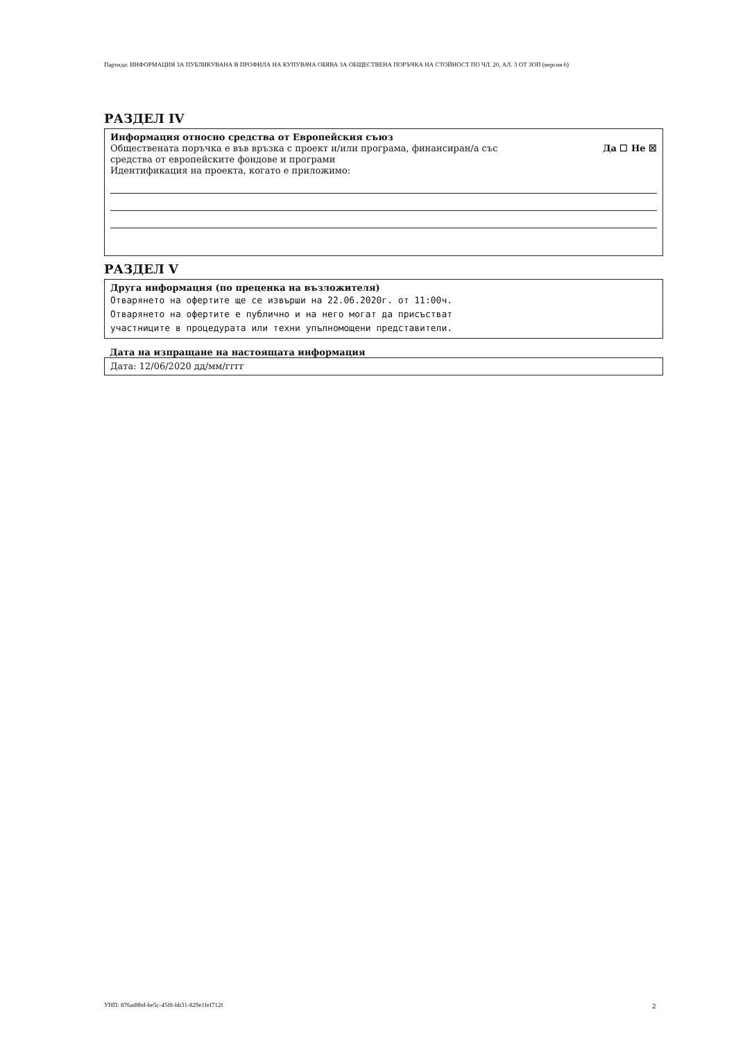Партида: ИНФОРМАЦИЯ ЗА ПУБЛИКУВАНА В ПРОФИЛА НА КУПУВАЧА ОБЯВА ЗА ОБЩЕСТВЕНА ПОРЪЧКА НА СТОЙНОСТ ПО ЧЛ. 20, АЛ. 3 ОТ ЗОП (версия 6)
РАЗДЕЛ IV
Информация относно средства от Европейския съюз
Обществената поръчка е във връзка с проект и/или програма, финансиран/а със
средства от европейските фондове и програми Да ☐ Не ☒
Идентификация на проекта, когато е приложимо:
РАЗДЕЛ V
Друга информация (по преценка на възложителя)
Отварянето на офертите ще се извърши на 22.06.2020г. от 11:00ч.
Отварянето на офертите е публично и на него могат да присъстват
участниците в процедурата или техни упълномощени представители.
Дата на изпращане на настоящата информация
Дата: 12/06/2020 дд/мм/гггг
УНП: 876ad8bd-be5c-45f8-bb31-829e1fef712f
2